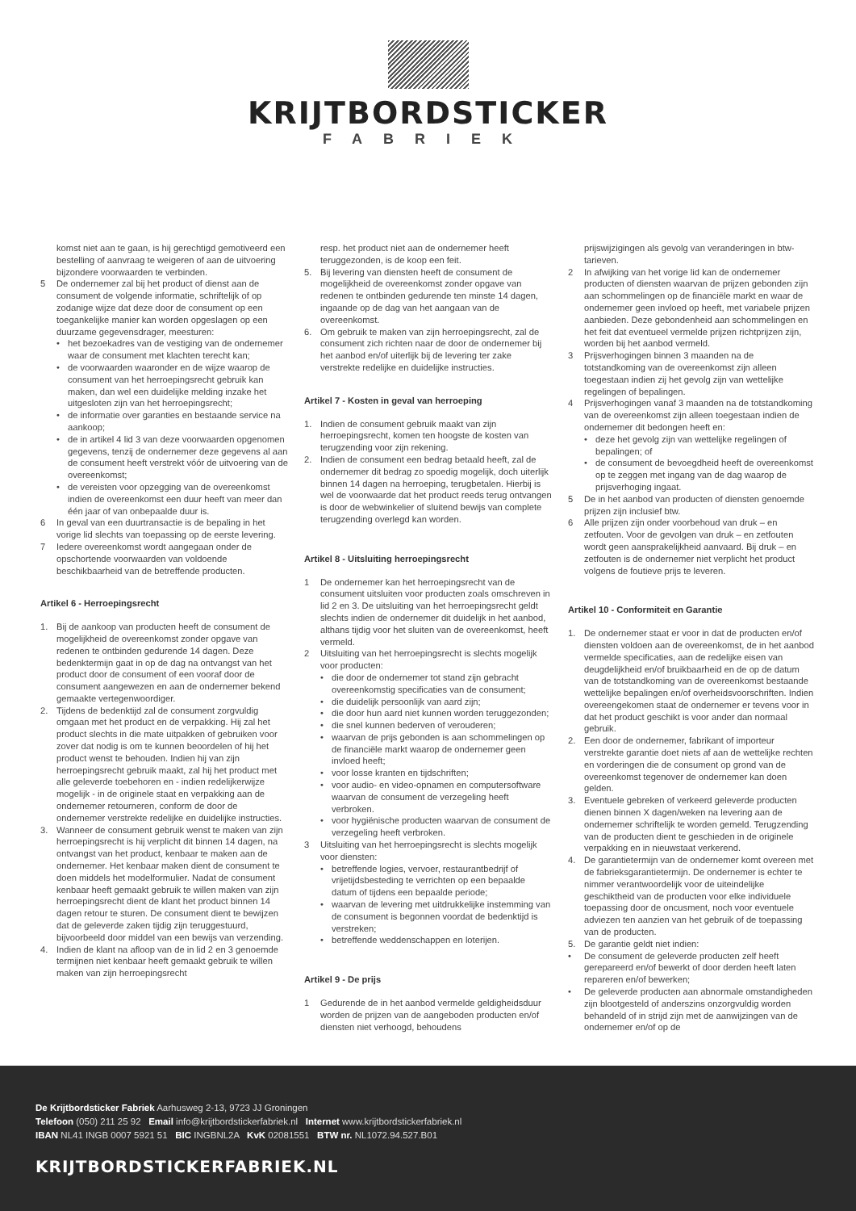KRIJTBORDSTICKER
FABRIEK
komst niet aan te gaan, is hij gerechtigd gemotiveerd een bestelling of aanvraag te weigeren of aan de uitvoering bijzondere voorwaarden te verbinden.
5 De ondernemer zal bij het product of dienst aan de consument de volgende informatie, schriftelijk of op zodanige wijze dat deze door de consument op een toegankelijke manier kan worden opgeslagen op een duurzame gegevensdrager, meesturen:
• het bezoekadres van de vestiging van de ondernemer waar de consument met klachten terecht kan;
• de voorwaarden waaronder en de wijze waarop de consument van het herroepingsrecht gebruik kan maken, dan wel een duidelijke melding inzake het uitgesloten zijn van het herroepingsrecht;
• de informatie over garanties en bestaande service na aankoop;
• de in artikel 4 lid 3 van deze voorwaarden opgenomen gegevens, tenzij de ondernemer deze gegevens al aan de consument heeft verstrekt vóór de uitvoering van de overeenkomst;
• de vereisten voor opzegging van de overeenkomst indien de overeenkomst een duur heeft van meer dan één jaar of van onbepaalde duur is.
6 In geval van een duurtransactie is de bepaling in het vorige lid slechts van toepassing op de eerste levering.
7 Iedere overeenkomst wordt aangegaan onder de opschortende voorwaarden van voldoende beschikbaarheid van de betreffende producten.
Artikel 6 - Herroepingsrecht
1. Bij de aankoop van producten heeft de consument de mogelijkheid de overeenkomst zonder opgave van redenen te ontbinden gedurende 14 dagen. Deze bedenktermijn gaat in op de dag na ontvangst van het product door de consument of een vooraf door de consument aangewezen en aan de ondernemer bekend gemaakte vertegenwoordiger.
2. Tijdens de bedenktijd zal de consument zorgvuldig omgaan met het product en de verpakking. Hij zal het product slechts in die mate uitpakken of gebruiken voor zover dat nodig is om te kunnen beoordelen of hij het product wenst te behouden. Indien hij van zijn herroepingsrecht gebruik maakt, zal hij het product met alle geleverde toebehoren en - indien redelijkerwijze mogelijk - in de originele staat en verpakking aan de ondernemer retourneren, conform de door de ondernemer verstrekte redelijke en duidelijke instructies.
3. Wanneer de consument gebruik wenst te maken van zijn herroepingsrecht is hij verplicht dit binnen 14 dagen, na ontvangst van het product, kenbaar te maken aan de ondernemer. Het kenbaar maken dient de consument te doen middels het modelformulier. Nadat de consument kenbaar heeft gemaakt gebruik te willen maken van zijn herroepingsrecht dient de klant het product binnen 14 dagen retour te sturen. De consument dient te bewijzen dat de geleverde zaken tijdig zijn teruggestuurd, bijvoorbeeld door middel van een bewijs van verzending.
4. Indien de klant na afloop van de in lid 2 en 3 genoemde termijnen niet kenbaar heeft gemaakt gebruik te willen maken van zijn herroepingsrecht
resp. het product niet aan de ondernemer heeft teruggezonden, is de koop een feit.
5. Bij levering van diensten heeft de consument de mogelijkheid de overeenkomst zonder opgave van redenen te ontbinden gedurende ten minste 14 dagen, ingaande op de dag van het aangaan van de overeenkomst.
6. Om gebruik te maken van zijn herroepingsrecht, zal de consument zich richten naar de door de ondernemer bij het aanbod en/of uiterlijk bij de levering ter zake verstrekte redelijke en duidelijke instructies.
Artikel 7 - Kosten in geval van herroeping
1. Indien de consument gebruik maakt van zijn herroepingsrecht, komen ten hoogste de kosten van terugzending voor zijn rekening.
2. Indien de consument een bedrag betaald heeft, zal de ondernemer dit bedrag zo spoedig mogelijk, doch uiterlijk binnen 14 dagen na herroeping, terugbetalen. Hierbij is wel de voorwaarde dat het product reeds terug ontvangen is door de webwinkelier of sluitend bewijs van complete terugzending overlegd kan worden.
Artikel 8 - Uitsluiting herroepingsrecht
1 De ondernemer kan het herroepingsrecht van de consument uitsluiten voor producten zoals omschreven in lid 2 en 3. De uitsluiting van het herroepingsrecht geldt slechts indien de ondernemer dit duidelijk in het aanbod, althans tijdig voor het sluiten van de overeenkomst, heeft vermeld.
2 Uitsluiting van het herroepingsrecht is slechts mogelijk voor producten:
• die door de ondernemer tot stand zijn gebracht overeenkomstig specificaties van de consument;
• die duidelijk persoonlijk van aard zijn;
• die door hun aard niet kunnen worden teruggezonden;
• die snel kunnen bederven of verouderen;
• waarvan de prijs gebonden is aan schommelingen op de financiële markt waarop de ondernemer geen invloed heeft;
• voor losse kranten en tijdschriften;
• voor audio- en video-opnamen en computersoftware waarvan de consument de verzegeling heeft verbroken.
• voor hygiënische producten waarvan de consument de verzegeling heeft verbroken.
3 Uitsluiting van het herroepingsrecht is slechts mogelijk voor diensten:
• betreffende logies, vervoer, restaurantbedrijf of vrijetijdsbesteding te verrichten op een bepaalde datum of tijdens een bepaalde periode;
• waarvan de levering met uitdrukkelijke instemming van de consument is begonnen voordat de bedenktijd is verstreken;
• betreffende weddenschappen en loterijen.
Artikel 9 - De prijs
1 Gedurende de in het aanbod vermelde geldigheidsduur worden de prijzen van de aangeboden producten en/of diensten niet verhoogd, behoudens
prijswijzigingen als gevolg van veranderingen in btw-tarieven.
2 In afwijking van het vorige lid kan de ondernemer producten of diensten waarvan de prijzen gebonden zijn aan schommelingen op de financiële markt en waar de ondernemer geen invloed op heeft, met variabele prijzen aanbieden. Deze gebondenheid aan schommelingen en het feit dat eventueel vermelde prijzen richtprijzen zijn, worden bij het aanbod vermeld.
3 Prijsverhogingen binnen 3 maanden na de totstandkoming van de overeenkomst zijn alleen toegestaan indien zij het gevolg zijn van wettelijke regelingen of bepalingen.
4 Prijsverhogingen vanaf 3 maanden na de totstandkoming van de overeenkomst zijn alleen toegestaan indien de ondernemer dit bedongen heeft en:
• deze het gevolg zijn van wettelijke regelingen of bepalingen; of
• de consument de bevoegdheid heeft de overeenkomst op te zeggen met ingang van de dag waarop de prijsverhoging ingaat.
5 De in het aanbod van producten of diensten genoemde prijzen zijn inclusief btw.
6 Alle prijzen zijn onder voorbehoud van druk – en zetfouten. Voor de gevolgen van druk – en zetfouten wordt geen aansprakelijkheid aanvaard. Bij druk – en zetfouten is de ondernemer niet verplicht het product volgens de foutieve prijs te leveren.
Artikel 10 - Conformiteit en Garantie
1. De ondernemer staat er voor in dat de producten en/of diensten voldoen aan de overeenkomst, de in het aanbod vermelde specificaties, aan de redelijke eisen van deugdelijkheid en/of bruikbaarheid en de op de datum van de totstandkoming van de overeenkomst bestaande wettelijke bepalingen en/of overheidsvoorschriften. Indien overeengekomen staat de ondernemer er tevens voor in dat het product geschikt is voor ander dan normaal gebruik.
2. Een door de ondernemer, fabrikant of importeur verstrekte garantie doet niets af aan de wettelijke rechten en vorderingen die de consument op grond van de overeenkomst tegenover de ondernemer kan doen gelden.
3. Eventuele gebreken of verkeerd geleverde producten dienen binnen X dagen/weken na levering aan de ondernemer schriftelijk te worden gemeld. Terugzending van de producten dient te geschieden in de originele verpakking en in nieuwstaat verkerend.
4. De garantietermijn van de ondernemer komt overeen met de fabrieksgarantietermijn. De ondernemer is echter te nimmer verantwoordelijk voor de uiteindelijke geschiktheid van de producten voor elke individuele toepassing door de oncusment, noch voor eventuele adviezen ten aanzien van het gebruik of de toepassing van de producten.
5. De garantie geldt niet indien:
• De consument de geleverde producten zelf heeft gerepareerd en/of bewerkt of door derden heeft laten repareren en/of bewerken;
• De geleverde producten aan abnormale omstandigheden zijn blootgesteld of anderszins onzorgvuldig worden behandeld of in strijd zijn met de aanwijzingen van de ondernemer en/of op de
De Krijtbordsticker Fabriek Aarhusweg 2-13, 9723 JJ Groningen
Telefoon (050) 211 25 92 Email info@krijtbordstickerfabriek.nl Internet www.krijtbordstickerfabriek.nl
IBAN NL41 INGB 0007 5921 51 BIC INGBNL2A KvK 02081551 BTW nr. NL1072.94.527.B01
KRIJTBORDSTICKERFABRIEK.NL